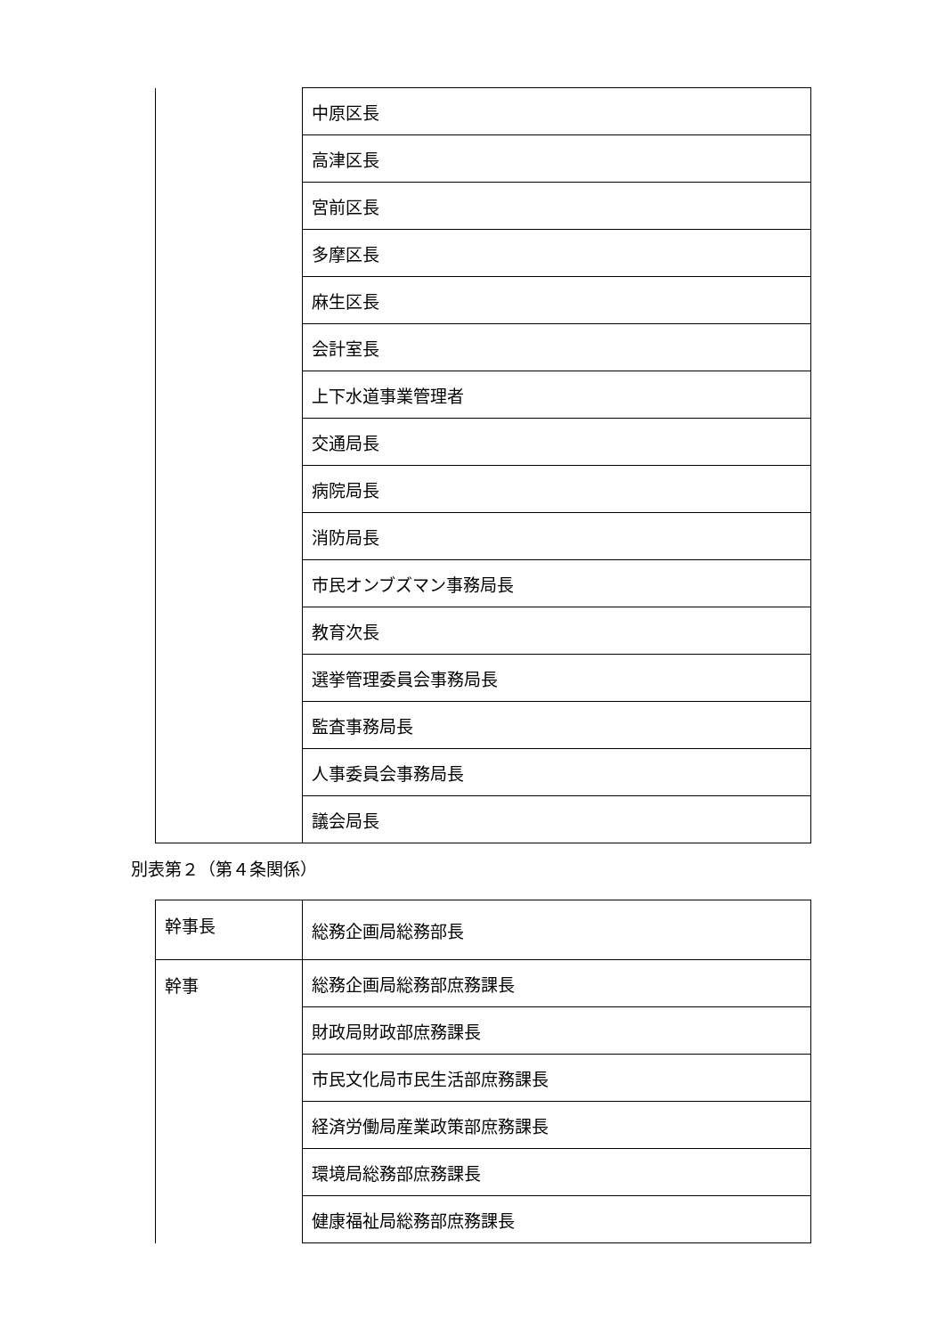| | 中原区長 |
| | 高津区長 |
| | 宮前区長 |
| | 多摩区長 |
| | 麻生区長 |
| | 会計室長 |
| | 上下水道事業管理者 |
| | 交通局長 |
| | 病院局長 |
| | 消防局長 |
| | 市民オンブズマン事務局長 |
| | 教育次長 |
| | 選挙管理委員会事務局長 |
| | 監査事務局長 |
| | 人事委員会事務局長 |
| | 議会局長 |
別表第２（第４条関係）
| 幹事長 | 総務企画局総務部長 |
| 幹事 | 総務企画局総務部庶務課長 |
| | 財政局財政部庶務課長 |
| | 市民文化局市民生活部庶務課長 |
| | 経済労働局産業政策部庶務課長 |
| | 環境局総務部庶務課長 |
| | 健康福祉局総務部庶務課長 |